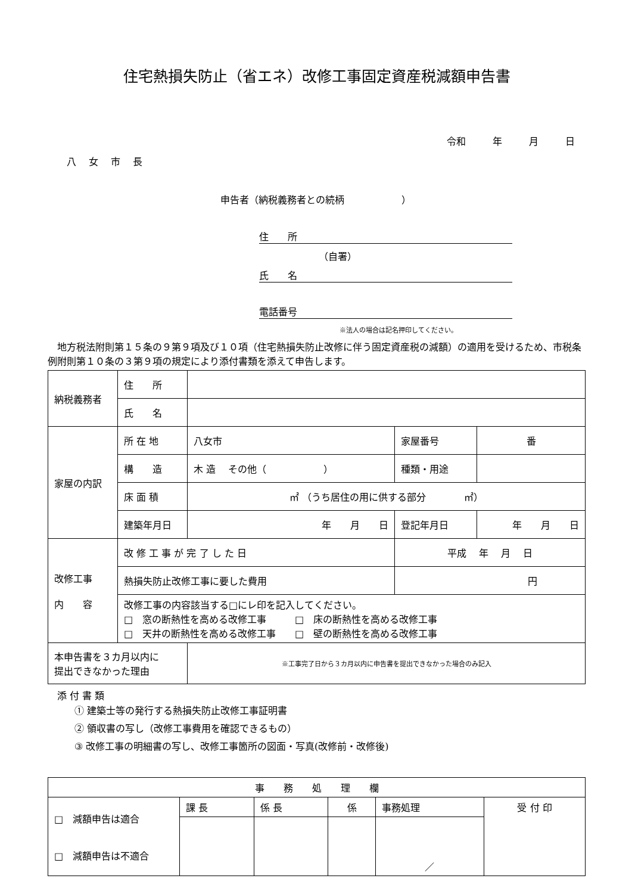住宅熱損失防止（省エネ）改修工事固定資産税減額申告書
令和 年 月 日
八 女 市 長
申告者（納税義務者との続柄　　　　　　）
住　　所
（自署）
氏　　名
電話番号
※法人の場合は記名押印してください。
地方税法附則第１５条の９第９項及び１０項（住宅熱損失防止改修に伴う固定資産税の減額）の適用を受けるため、市税条例附則第１０条の３第９項の規定により添付書類を添えて申告します。
| 納税義務者 | 住 所 | | | | |
| | 氏 名 | | | | |
| 家屋の内訳 | 所 在 地 | 八女市 | | 家屋番号 | 番 |
| | 構 造 | 木 造 その他（ ） | | 種類・用途 | |
| | 床 面 積 | ㎡ （うち居住の用に供する部分 ㎡） | | | |
| | 建築年月日 | 年 月 日 | 登記年月日 | | 年 月 日 |
| 改修工事 内 容 | 改 修 工 事 が 完 了 し た 日 | | 平成 年 月 日 | | |
| | 熱損失防止改修工事に要した費用 | | 円 | | |
| | 改修工事の内容該当する□にレ印を記入してください。 □ 窓の断熱性を高める改修工事 □ 床の断熱性を高める改修工事 □ 天井の断熱性を高める改修工事 □ 壁の断熱性を高める改修工事 | | | | |
| 本申告書を３カ月以内に 提出できなかった理由 | | ※工事完了日から３カ月以内に申告書を提出できなかった場合のみ記入 | | | |
添 付 書 類
① 建築士等の発行する熱損失防止改修工事証明書
② 領収書の写し（改修工事費用を確認できるもの）
③ 改修工事の明細書の写し、改修工事箇所の図面・写真(改修前・改修後)
| 事 務 処 理 欄 | | | | | |
| □ 減額申告は適合 □ 減額申告は不適合 | 課 長 | 係 長 | 係 | 事務処理 | 受 付 印 |
| | | | | ／ | |